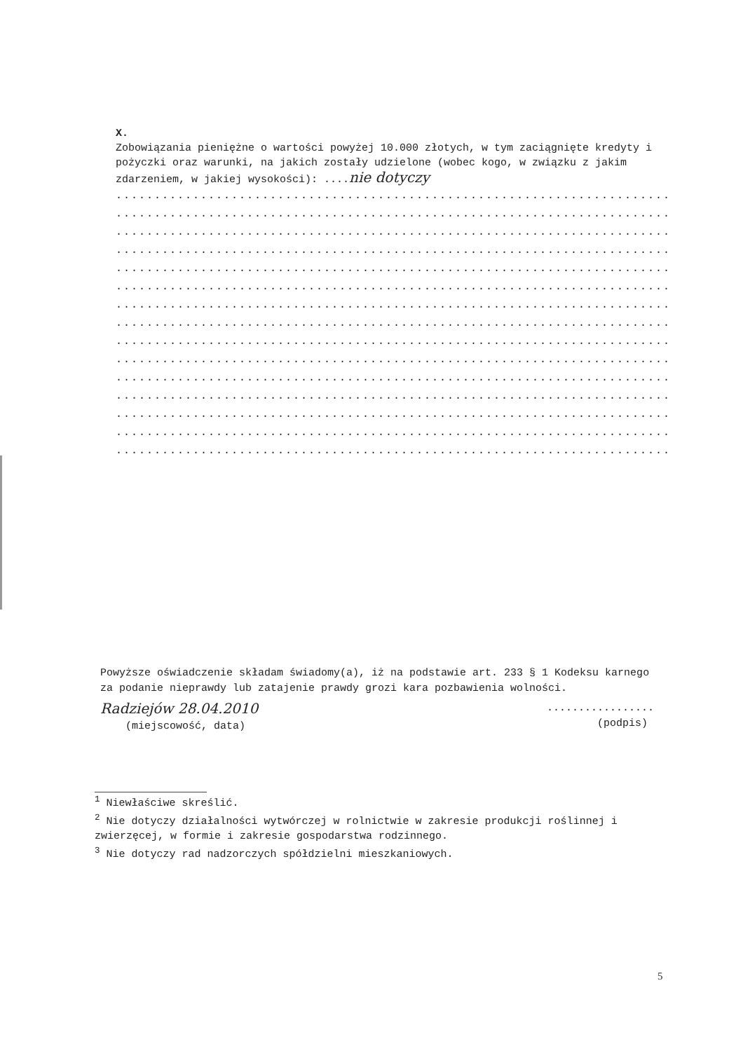X.
Zobowiązania pieniężne o wartości powyżej 10.000 złotych, w tym zaciągnięte kredyty i pożyczki oraz warunki, na jakich zostały udzielone (wobec kogo, w związku z jakim zdarzeniem, w jakiej wysokości): ....nie dotyczy
.........................................................................
.........................................................................
.........................................................................
.........................................................................
.........................................................................
.........................................................................
.........................................................................
.........................................................................
.........................................................................
.........................................................................
.........................................................................
.........................................................................
.........................................................................
.........................................................................
.........................................................................
Powyższe oświadczenie składam świadomy(a), iż na podstawie art. 233 § 1 Kodeksu karnego za podanie nieprawdy lub zatajenie prawdy grozi kara pozbawienia wolności.
Radziejów 28.04.2010
(miejscowość, data)
.................
(podpis)
<sup>1</sup> Niewłaściwe skreślić.
<sup>2</sup> Nie dotyczy działalności wytwórczej w rolnictwie w zakresie produkcji roślinnej i zwierzęcej, w formie i zakresie gospodarstwa rodzinnego.
<sup>3</sup> Nie dotyczy rad nadzorczych spółdzielni mieszkaniowych.
5